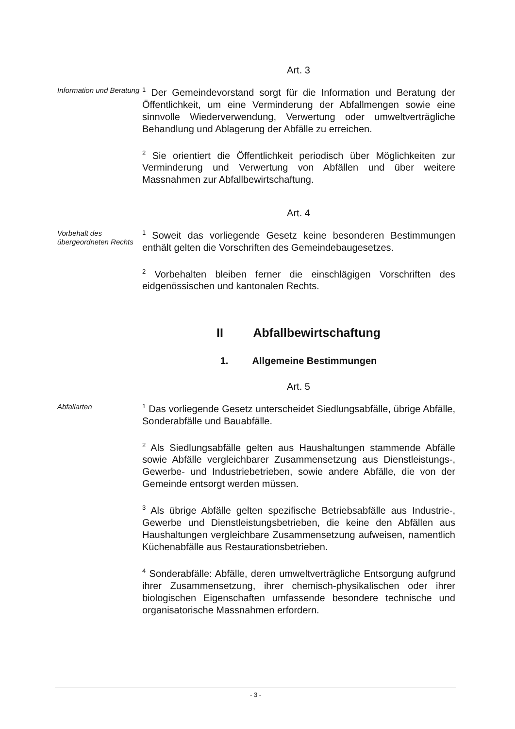Art. 3
Information und Beratung
<sup>1</sup> Der Gemeindevorstand sorgt für die Information und Beratung der Öffentlichkeit, um eine Verminderung der Abfallmengen sowie eine sinnvolle Wiederverwendung, Verwertung oder umweltverträgliche Behandlung und Ablagerung der Abfälle zu erreichen.
<sup>2</sup> Sie orientiert die Öffentlichkeit periodisch über Möglichkeiten zur Verminderung und Verwertung von Abfällen und über weitere Massnahmen zur Abfallbewirtschaftung.
Art. 4
Vorbehalt des übergeordneten Rechts
<sup>1</sup> Soweit das vorliegende Gesetz keine besonderen Bestimmungen enthält gelten die Vorschriften des Gemeindebaugesetzes.
<sup>2</sup> Vorbehalten bleiben ferner die einschlägigen Vorschriften des eidgenössischen und kantonalen Rechts.
II Abfallbewirtschaftung
1. Allgemeine Bestimmungen
Art. 5
Abfallarten
<sup>1</sup> Das vorliegende Gesetz unterscheidet Siedlungsabfälle, übrige Abfälle, Sonderabfälle und Bauabfälle.
<sup>2</sup> Als Siedlungsabfälle gelten aus Haushaltungen stammende Abfälle sowie Abfälle vergleichbarer Zusammensetzung aus Dienstleistungs-, Gewerbe- und Industriebetrieben, sowie andere Abfälle, die von der Gemeinde entsorgt werden müssen.
<sup>3</sup> Als übrige Abfälle gelten spezifische Betriebsabfälle aus Industrie-, Gewerbe und Dienstleistungsbetrieben, die keine den Abfällen aus Haushaltungen vergleichbare Zusammensetzung aufweisen, namentlich Küchenabfälle aus Restaurationsbetrieben.
<sup>4</sup> Sonderabfälle: Abfälle, deren umweltverträgliche Entsorgung aufgrund ihrer Zusammensetzung, ihrer chemisch-physikalischen oder ihrer biologischen Eigenschaften umfassende besondere technische und organisatorische Massnahmen erfordern.
- 3 -